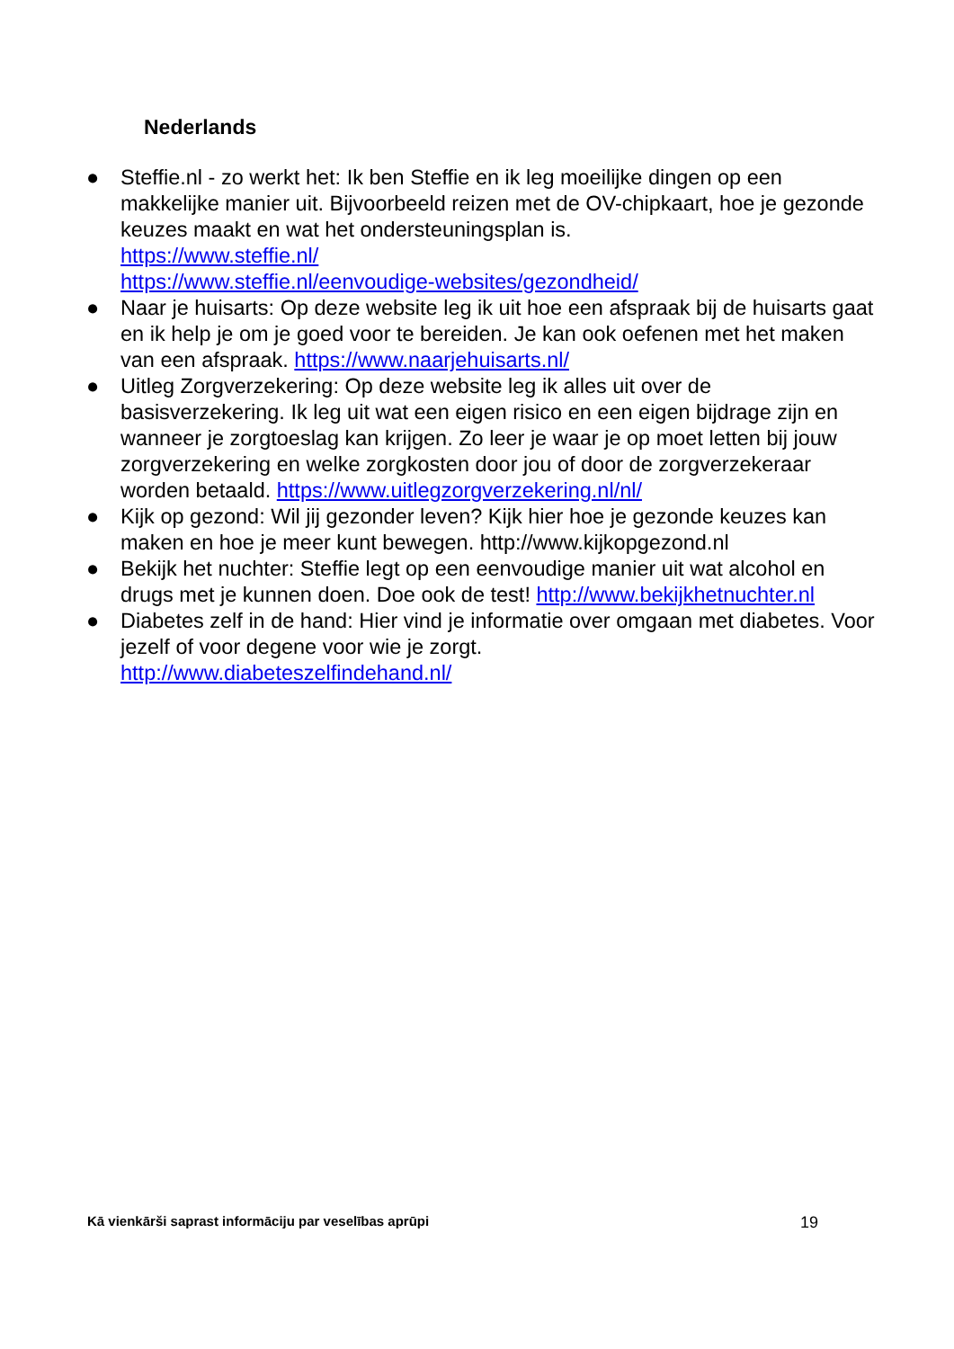Nederlands
● Steffie.nl - zo werkt het: Ik ben Steffie en ik leg moeilijke dingen op een makkelijke manier uit. Bijvoorbeeld reizen met de OV-chipkaart, hoe je gezonde keuzes maakt en wat het ondersteuningsplan is.
https://www.steffie.nl/
https://www.steffie.nl/eenvoudige-websites/gezondheid/
● Naar je huisarts: Op deze website leg ik uit hoe een afspraak bij de huisarts gaat en ik help je om je goed voor te bereiden. Je kan ook oefenen met het maken van een afspraak. https://www.naarjehuisarts.nl/
● Uitleg Zorgverzekering: Op deze website leg ik alles uit over de basisverzekering. Ik leg uit wat een eigen risico en een eigen bijdrage zijn en wanneer je zorgtoeslag kan krijgen. Zo leer je waar je op moet letten bij jouw zorgverzekering en welke zorgkosten door jou of door de zorgverzekeraar worden betaald. https://www.uitlegzorgverzekering.nl/nl/
● Kijk op gezond: Wil jij gezonder leven? Kijk hier hoe je gezonde keuzes kan maken en hoe je meer kunt bewegen. http://www.kijkopgezond.nl
● Bekijk het nuchter: Steffie legt op een eenvoudige manier uit wat alcohol en drugs met je kunnen doen. Doe ook de test! http://www.bekijkhetnuchter.nl
● Diabetes zelf in de hand: Hier vind je informatie over omgaan met diabetes. Voor jezelf of voor degene voor wie je zorgt.
http://www.diabeteszelfindehand.nl/
Kā vienkārši saprast informāciju par veselības aprūpi 19